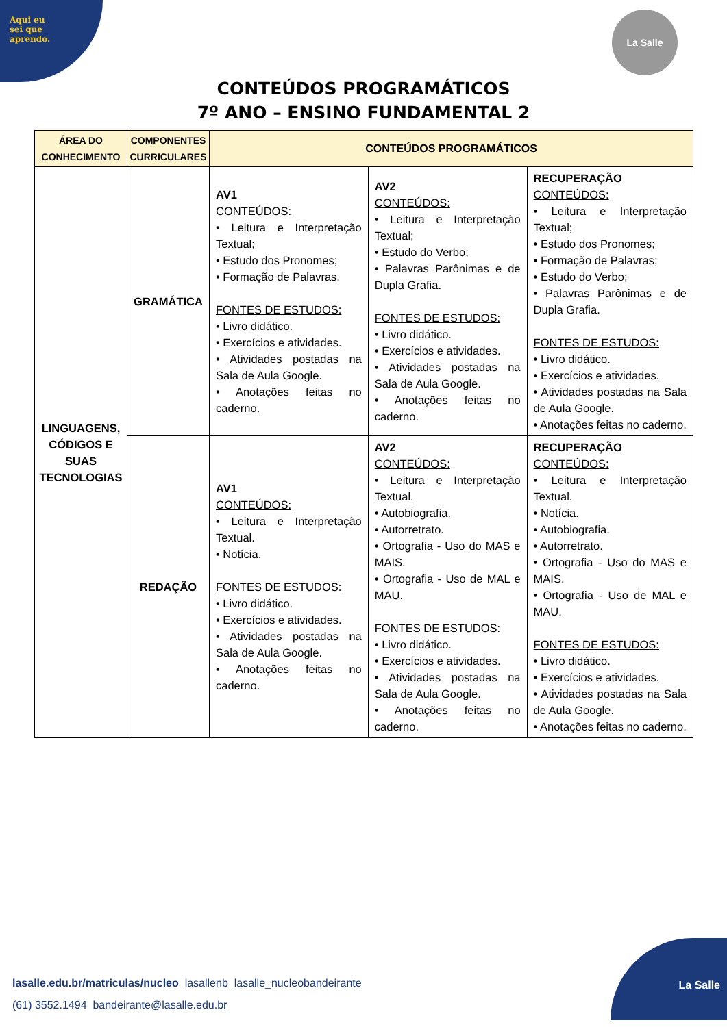Aqui eu
sei que
aprendo.
La Salle
CONTEÚDOS PROGRAMÁTICOS
7º ANO – ENSINO FUNDAMENTAL 2
| ÁREA DO CONHECIMENTO | COMPONENTES CURRICULARES | CONTEÚDOS PROGRAMÁTICOS | | |
| --- | --- | --- | --- | --- |
| LINGUAGENS, CÓDIGOS E SUAS TECNOLOGIAS | GRAMÁTICA | AV1 CONTEÚDOS: • Leitura e Interpretação Textual; • Estudo dos Pronomes; • Formação de Palavras. FONTES DE ESTUDOS: • Livro didático. • Exercícios e atividades. • Atividades postadas na Sala de Aula Google. • Anotações feitas no caderno. | AV2 CONTEÚDOS: • Leitura e Interpretação Textual; • Estudo do Verbo; • Palavras Parônimas e de Dupla Grafia. FONTES DE ESTUDOS: • Livro didático. • Exercícios e atividades. • Atividades postadas na Sala de Aula Google. • Anotações feitas no caderno. | RECUPERAÇÃO CONTEÚDOS: • Leitura e Interpretação Textual; • Estudo dos Pronomes; • Formação de Palavras; • Estudo do Verbo; • Palavras Parônimas e de Dupla Grafia. FONTES DE ESTUDOS: • Livro didático. • Exercícios e atividades. • Atividades postadas na Sala de Aula Google. • Anotações feitas no caderno. |
| | REDAÇÃO | AV1 CONTEÚDOS: • Leitura e Interpretação Textual. • Notícia. FONTES DE ESTUDOS: • Livro didático. • Exercícios e atividades. • Atividades postadas na Sala de Aula Google. • Anotações feitas no caderno. | AV2 CONTEÚDOS: • Leitura e Interpretação Textual. • Autobiografia. • Autorretrato. • Ortografia - Uso do MAS e MAIS. • Ortografia - Uso de MAL e MAU. FONTES DE ESTUDOS: • Livro didático. • Exercícios e atividades. • Atividades postadas na Sala de Aula Google. • Anotações feitas no caderno. | RECUPERAÇÃO CONTEÚDOS: • Leitura e Interpretação Textual. • Notícia. • Autobiografia. • Autorretrato. • Ortografia - Uso do MAS e MAIS. • Ortografia - Uso de MAL e MAU. FONTES DE ESTUDOS: • Livro didático. • Exercícios e atividades. • Atividades postadas na Sala de Aula Google. • Anotações feitas no caderno. |
lasalle.edu.br/matriculas/nucleo lasallenb lasalle_nucleobandeirante
(61) 3552.1494 bandeirante@lasalle.edu.br
La Salle